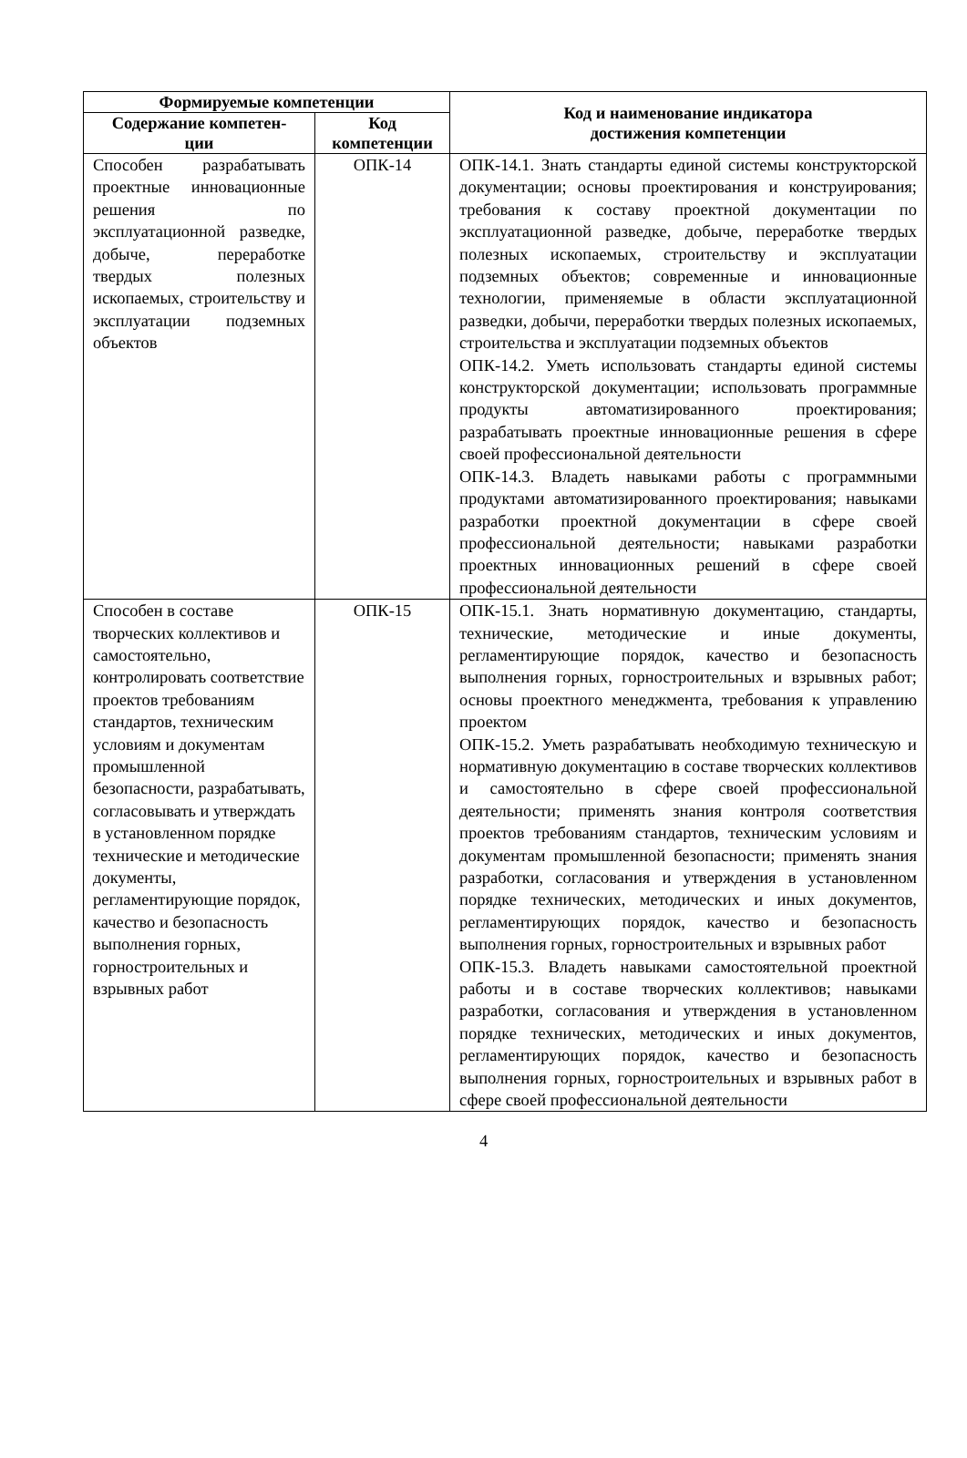| Формируемые компетенции | | Код и наименование индикатора достижения компетенции |
| --- | --- | --- |
| Содержание компетен- ции | Код компетенции | |
| Способен разрабатывать проектные инновационные решения по эксплуатационной разведке, добыче, переработке твердых полезных ископаемых, строительству и эксплуатации подземных объектов | ОПК-14 | ОПК-14.1. Знать стандарты единой системы конструкторской документации; основы проектирования и конструирования; требования к составу проектной документации по эксплуатационной разведке, добыче, переработке твердых полезных ископаемых, строительству и эксплуатации подземных объектов; современные и инновационные технологии, применяемые в области эксплуатационной разведки, добычи, переработки твердых полезных ископаемых, строительства и эксплуатации подземных объектов ОПК-14.2. Уметь использовать стандарты единой системы конструкторской документации; использовать программные продукты автоматизированного проектирования; разрабатывать проектные инновационные решения в сфере своей профессиональной деятельности ОПК-14.3. Владеть навыками работы с программными продуктами автоматизированного проектирования; навыками разработки проектной документации в сфере своей профессиональной деятельности; навыками разработки проектных инновационных решений в сфере своей профессиональной деятельности |
| Способен в составе творческих коллективов и самостоятельно, контролировать соответствие проектов требованиям стандартов, техническим условиям и документам промышленной безопасности, разрабатывать, согласовывать и утверждать в установленном порядке технические и методические документы, регламентирующие порядок, качество и безопасность выполнения горных, горностроительных и взрывных работ | ОПК-15 | ОПК-15.1. Знать нормативную документацию, стандарты, технические, методические и иные документы, регламентирующие порядок, качество и безопасность выполнения горных, горностроительных и взрывных работ; основы проектного менеджмента, требования к управлению проектом ОПК-15.2. Уметь разрабатывать необходимую техническую и нормативную документацию в составе творческих коллективов и самостоятельно в сфере своей профессиональной деятельности; применять знания контроля соответствия проектов требованиям стандартов, техническим условиям и документам промышленной безопасности; применять знания разработки, согласования и утверждения в установленном порядке технических, методических и иных документов, регламентирующих порядок, качество и безопасность выполнения горных, горностроительных и взрывных работ ОПК-15.3. Владеть навыками самостоятельной проектной работы и в составе творческих коллективов; навыками разработки, согласования и утверждения в установленном порядке технических, методических и иных документов, регламентирующих порядок, качество и безопасность выполнения горных, горностроительных и взрывных работ в сфере своей профессиональной деятельности |
4